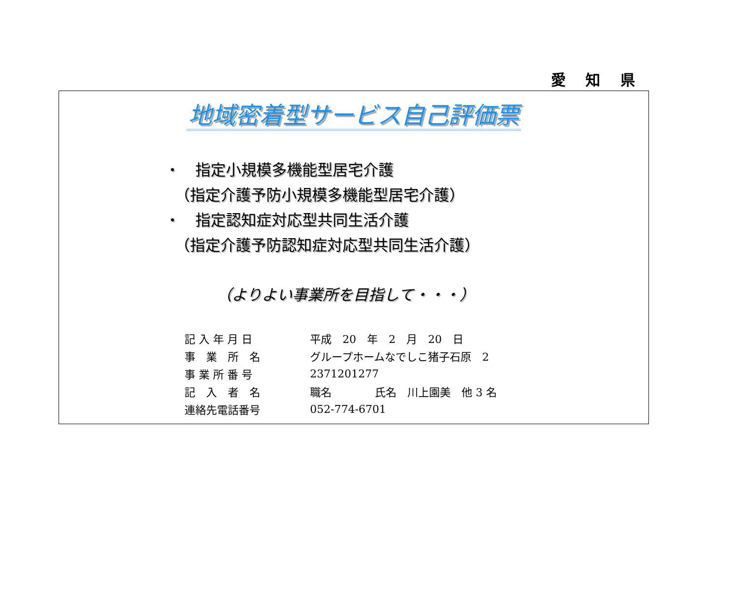愛 知 県
地域密着型サービス自己評価票
・　指定小規模多機能型居宅介護
（指定介護予防小規模多機能型居宅介護）
・　指定認知症対応型共同生活介護
（指定介護予防認知症対応型共同生活介護）
（よりよい事業所を目指して・・・）
| 記 入 年 月 日 | 平成 20 年 2 月 20 日 |
| 事 業 所 名 | グループホームなでしこ猪子石原 2 |
| 事 業 所 番 号 | 2371201277 |
| 記 入 者 名 | 職名 氏名 川上園美 他 3 名 |
| 連絡先電話番号 | 052-774-6701 |